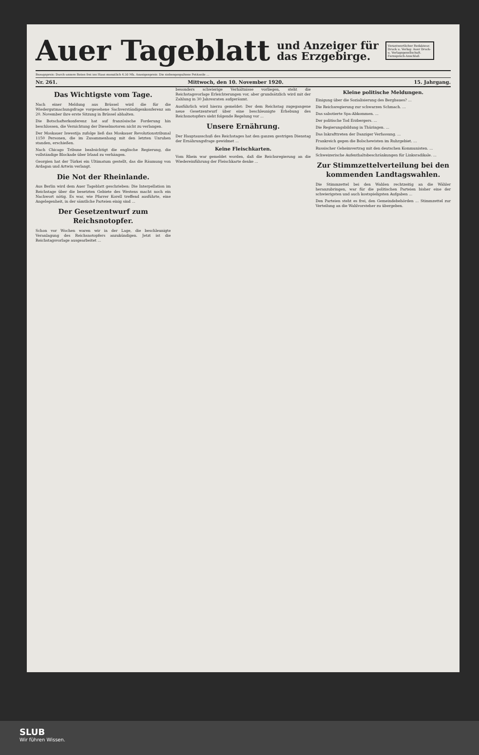Auer Tageblatt
und Anzeiger für
das Erzgebirge.
Verantwortlicher Redakteur. Druck u. Verlag: Auer Druck- u. Verlagsgesellschaft. Fernsprech-Anschluß
Bezugspreis: Durch unsere Boten frei ins Haus monatlich 4.50 Mk. Anzeigenpreis: Die siebengespaltene Petitzeile ...
Nr. 261. Mittwoch, den 10. November 1920. 15. Jahrgang.
Das Wichtigste vom Tage.
Nach einer Meldung aus Brüssel wird die für die Wiedergutmachungsfrage vorgesehene Sachverständigenkonferenz am 20. November ihre erste Sitzung in Brüssel abhalten.
Die Botschafterkonferenz hat auf französische Forderung hin beschlossen, die Vernichtung der Dieselmotoren nicht zu verlangen.
Der Moskauer Iswestija zufolge ließ das Moskauer Revolutionstribunal 1150 Personen, die im Zusammenhang mit den letzten Unruhen standen, erschießen.
Nach Chicago Tribune beabsichtigt die englische Regierung, die vollständige Blockade über Irland zu verhängen.
Georgien hat der Türkei ein Ultimatum gestellt, das die Räumung von Ardagan und Artwin verlangt.
Die Not der Rheinlande.
Aus Berlin wird dem Auer Tageblatt geschrieben: Die Interpellation im Reichstage über die besetzten Gebiete des Westens macht noch ein Nachwort nötig. Es war, wie Pfarrer Korell treffend ausführte, eine Angelegenheit, in der sämtliche Parteien einig sind ...
Der Gesetzentwurf zum Reichsnotopfer.
Schon vor Wochen waren wir in der Lage, die beschleunigte Veranlagung des Reichsnotopfers anzukündigen. Jetzt ist die Reichstagsvorlage ausgearbeitet ...
besonders schwierige Verhältnisse vorliegen, steht die Reichstagsvorlage Erleichterungen vor, aber grundsätzlich wird mit der Zahlung in 30 Jahresraten aufgeräumt.
Ausführlich wird hierzu gemeldet: Der dem Reichstag zugegangene neue Gesetzentwurf über eine beschleunigte Erhebung des Reichsnotopfers sieht folgende Regelung vor ...
Unsere Ernährung.
Der Hauptausschuß des Reichstages hat den ganzen gestrigen Dienstag der Ernährungsfrage gewidmet ...
Keine Fleischkarten.
Vom Rhein war gemeldet worden, daß die Reichsregierung an die Wiedereinführung der Fleischkarte denke ...
Kleine politische Meldungen.
Einigung über die Sozialisierung des Bergbaues? ...
Die Reichsregierung zur schwarzen Schmach. ...
Das sabotierte Spa-Abkommen. ...
Der politische Tod Erzbergers. ...
Die Regierungsbildung in Thüringen. ...
Das Inkrafttreten der Danziger Verfassung. ...
Frankreich gegen die Bolschewisten im Ruhrgebiet. ...
Russischer Geheimvertrag mit den deutschen Kommunisten. ...
Schweizerische Aufenthaltsbeschränkungen für Linksradikale. ...
Zur Stimmzettelverteilung bei den kommenden Landtagswahlen.
Die Stimmzettel bei den Wahlen rechtzeitig an die Wähler heranzubringen, war für die politischen Parteien bisher eine der schwierigsten und auch kostspieligsten Aufgaben ...
Den Parteien steht es frei, den Gemeindebehörden ... Stimmzettel zur Verteilung an die Wahlvorsteher zu übergeben.
SLUB
Wir führen Wissen.